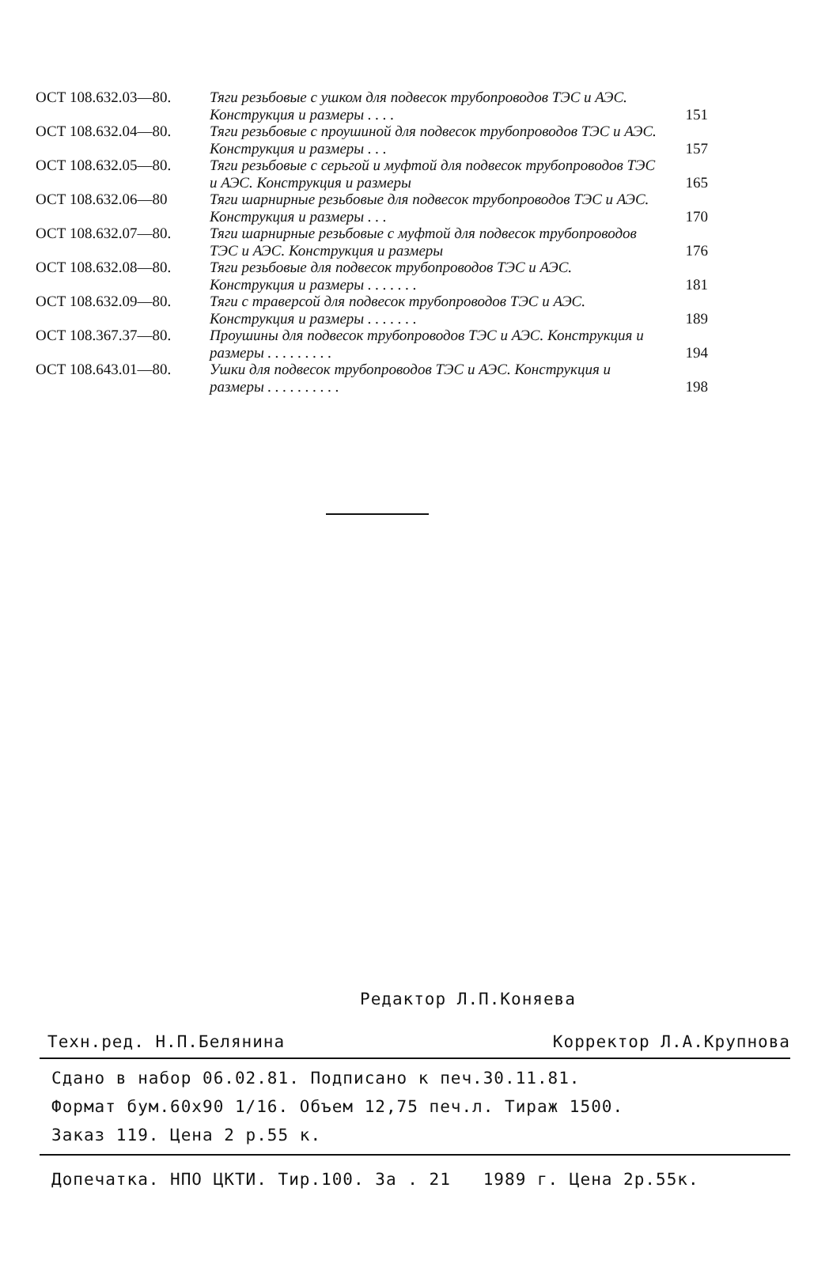ОСТ 108.632.03—80. Тяги резьбовые с ушком для подвесок трубопроводов ТЭС и АЭС. Конструкция и размеры . . . .
151
ОСТ 108.632.04—80. Тяги резьбовые с проушиной для подвесок трубопроводов ТЭС и АЭС. Конструкция и размеры . . .
157
ОСТ 108.632.05—80. Тяги резьбовые с серьгой и муфтой для подвесок трубопроводов ТЭС и АЭС. Конструкция и размеры
165
ОСТ 108.632.06—80 Тяги шарнирные резьбовые для подвесок трубопроводов ТЭС и АЭС. Конструкция и размеры . . .
170
ОСТ 108.632.07—80. Тяги шарнирные резьбовые с муфтой для подвесок трубопроводов ТЭС и АЭС. Конструкция и размеры
176
ОСТ 108.632.08—80. Тяги резьбовые для подвесок трубопроводов ТЭС и АЭС. Конструкция и размеры . . . . . . .
181
ОСТ 108.632.09—80. Тяги с траверсой для подвесок трубопроводов ТЭС и АЭС. Конструкция и размеры . . . . . . .
189
ОСТ 108.367.37—80. Проушины для подвесок трубопроводов ТЭС и АЭС. Конструкция и размеры . . . . . . . . .
194
ОСТ 108.643.01—80. Ушки для подвесок трубопроводов ТЭС и АЭС. Конструкция и размеры . . . . . . . . . .
198
Редактор Л.П.Коняева
Техн.ред. Н.П.Белянина Корректор Л.А.Крупнова
Сдано в набор 06.02.81. Подписано к печ.30.11.81.
Формат бум.60x90 1/16. Объем 12,75 печ.л. Тираж 1500.
Заказ 119. Цена 2 р.55 к.
Допечатка. НПО ЦКТИ. Тир.100. За . 21 1989 г. Цена 2р.55к.